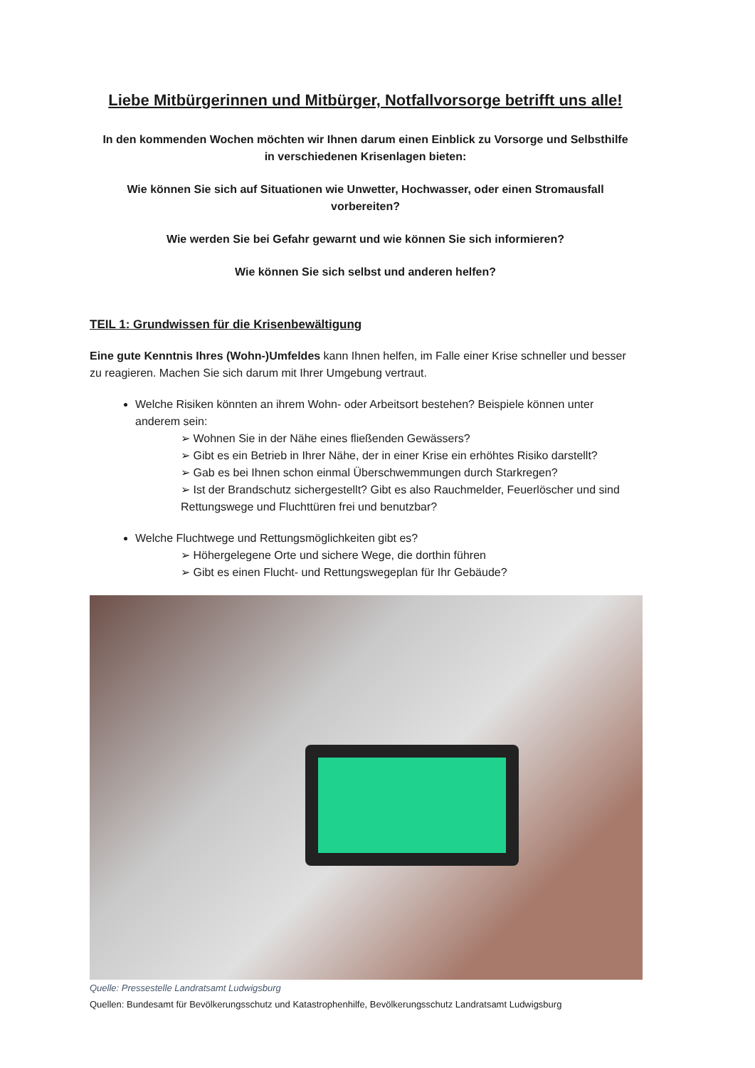Liebe Mitbürgerinnen und Mitbürger, Notfallvorsorge betrifft uns alle!
In den kommenden Wochen möchten wir Ihnen darum einen Einblick zu Vorsorge und Selbsthilfe
in verschiedenen Krisenlagen bieten:
Wie können Sie sich auf Situationen wie Unwetter, Hochwasser, oder einen Stromausfall
vorbereiten?
Wie werden Sie bei Gefahr gewarnt und wie können Sie sich informieren?
Wie können Sie sich selbst und anderen helfen?
TEIL 1: Grundwissen für die Krisenbewältigung
Eine gute Kenntnis Ihres (Wohn-)Umfeldes kann Ihnen helfen, im Falle einer Krise schneller und besser zu reagieren. Machen Sie sich darum mit Ihrer Umgebung vertraut.
Welche Risiken könnten an ihrem Wohn- oder Arbeitsort bestehen? Beispiele können unter anderem sein:
➢ Wohnen Sie in der Nähe eines fließenden Gewässers?
➢ Gibt es ein Betrieb in Ihrer Nähe, der in einer Krise ein erhöhtes Risiko darstellt?
➢ Gab es bei Ihnen schon einmal Überschwemmungen durch Starkregen?
➢ Ist der Brandschutz sichergestellt? Gibt es also Rauchmelder, Feuerlöscher und sind Rettungswege und Fluchttüren frei und benutzbar?
Welche Fluchtwege und Rettungsmöglichkeiten gibt es?
➢ Höhergelegene Orte und sichere Wege, die dorthin führen
➢ Gibt es einen Flucht- und Rettungswegeplan für Ihr Gebäude?
Quelle: Pressestelle Landratsamt Ludwigsburg
Quellen: Bundesamt für Bevölkerungsschutz und Katastrophenhilfe, Bevölkerungsschutz Landratsamt Ludwigsburg